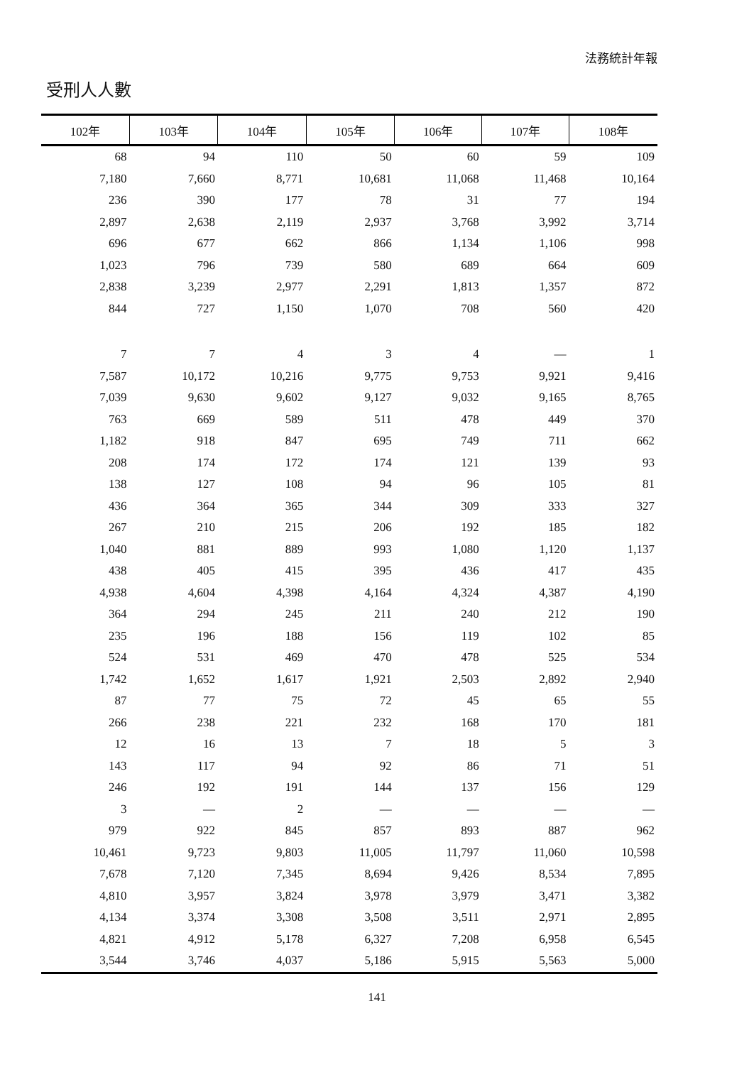法務統計年報
受刑人人數
| 102年 | 103年 | 104年 | 105年 | 106年 | 107年 | 108年 |
| --- | --- | --- | --- | --- | --- | --- |
| 68 | 94 | 110 | 50 | 60 | 59 | 109 |
| 7,180 | 7,660 | 8,771 | 10,681 | 11,068 | 11,468 | 10,164 |
| 236 | 390 | 177 | 78 | 31 | 77 | 194 |
| 2,897 | 2,638 | 2,119 | 2,937 | 3,768 | 3,992 | 3,714 |
| 696 | 677 | 662 | 866 | 1,134 | 1,106 | 998 |
| 1,023 | 796 | 739 | 580 | 689 | 664 | 609 |
| 2,838 | 3,239 | 2,977 | 2,291 | 1,813 | 1,357 | 872 |
| 844 | 727 | 1,150 | 1,070 | 708 | 560 | 420 |
| 7 | 7 | 4 | 3 | 4 | — | 1 |
| 7,587 | 10,172 | 10,216 | 9,775 | 9,753 | 9,921 | 9,416 |
| 7,039 | 9,630 | 9,602 | 9,127 | 9,032 | 9,165 | 8,765 |
| 763 | 669 | 589 | 511 | 478 | 449 | 370 |
| 1,182 | 918 | 847 | 695 | 749 | 711 | 662 |
| 208 | 174 | 172 | 174 | 121 | 139 | 93 |
| 138 | 127 | 108 | 94 | 96 | 105 | 81 |
| 436 | 364 | 365 | 344 | 309 | 333 | 327 |
| 267 | 210 | 215 | 206 | 192 | 185 | 182 |
| 1,040 | 881 | 889 | 993 | 1,080 | 1,120 | 1,137 |
| 438 | 405 | 415 | 395 | 436 | 417 | 435 |
| 4,938 | 4,604 | 4,398 | 4,164 | 4,324 | 4,387 | 4,190 |
| 364 | 294 | 245 | 211 | 240 | 212 | 190 |
| 235 | 196 | 188 | 156 | 119 | 102 | 85 |
| 524 | 531 | 469 | 470 | 478 | 525 | 534 |
| 1,742 | 1,652 | 1,617 | 1,921 | 2,503 | 2,892 | 2,940 |
| 87 | 77 | 75 | 72 | 45 | 65 | 55 |
| 266 | 238 | 221 | 232 | 168 | 170 | 181 |
| 12 | 16 | 13 | 7 | 18 | 5 | 3 |
| 143 | 117 | 94 | 92 | 86 | 71 | 51 |
| 246 | 192 | 191 | 144 | 137 | 156 | 129 |
| 3 | — | 2 | — | — | — | — |
| 979 | 922 | 845 | 857 | 893 | 887 | 962 |
| 10,461 | 9,723 | 9,803 | 11,005 | 11,797 | 11,060 | 10,598 |
| 7,678 | 7,120 | 7,345 | 8,694 | 9,426 | 8,534 | 7,895 |
| 4,810 | 3,957 | 3,824 | 3,978 | 3,979 | 3,471 | 3,382 |
| 4,134 | 3,374 | 3,308 | 3,508 | 3,511 | 2,971 | 2,895 |
| 4,821 | 4,912 | 5,178 | 6,327 | 7,208 | 6,958 | 6,545 |
| 3,544 | 3,746 | 4,037 | 5,186 | 5,915 | 5,563 | 5,000 |
141